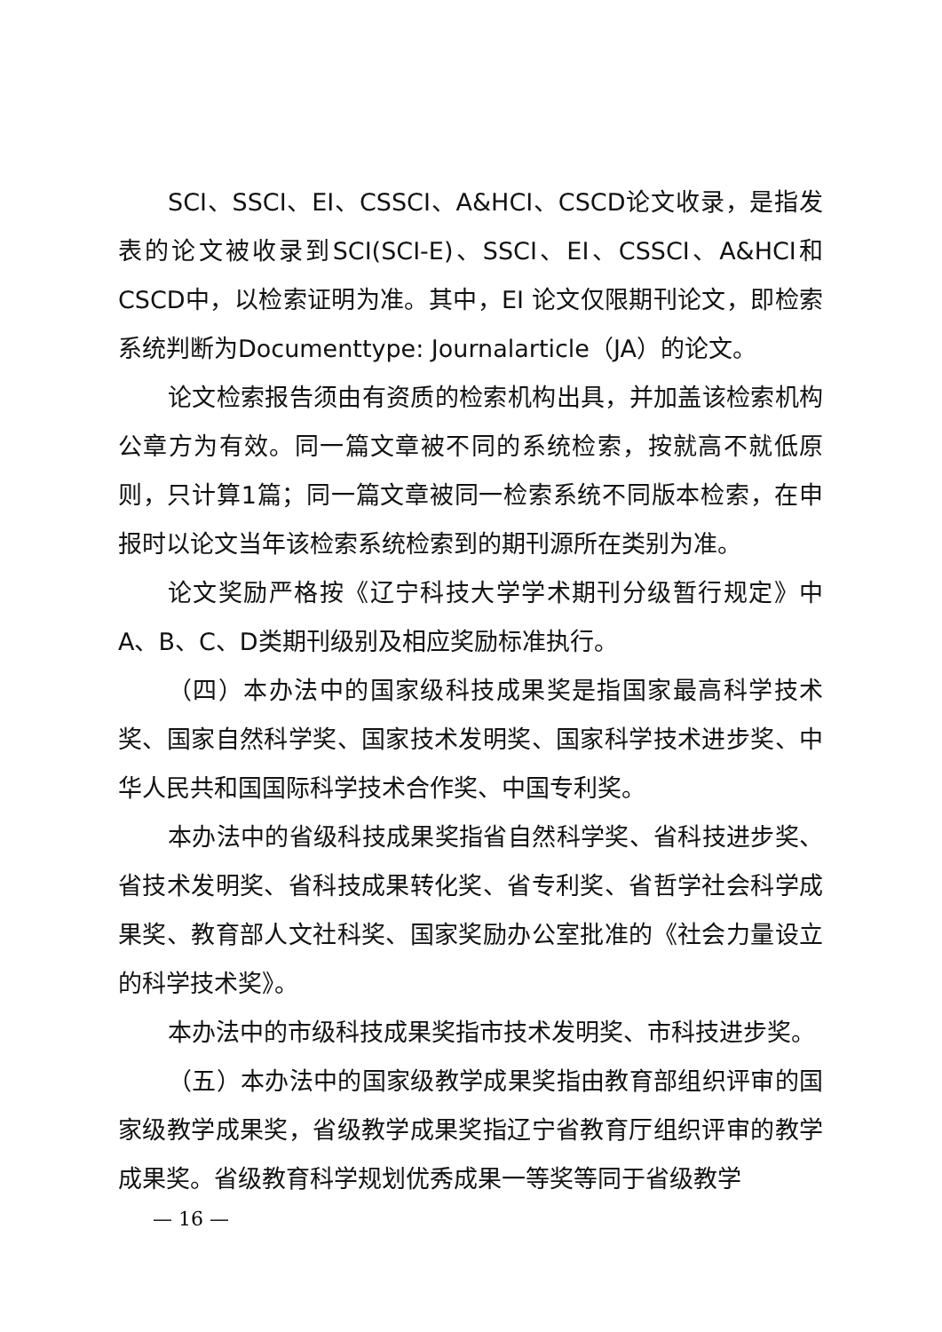SCI、SSCI、EI、CSSCI、A&HCI、CSCD论文收录，是指发表的论文被收录到SCI(SCI-E)、SSCI、EI、CSSCI、A&HCI和CSCD中，以检索证明为准。其中，EI 论文仅限期刊论文，即检索系统判断为Documenttype: Journalarticle（JA）的论文。
论文检索报告须由有资质的检索机构出具，并加盖该检索机构公章方为有效。同一篇文章被不同的系统检索，按就高不就低原则，只计算1篇；同一篇文章被同一检索系统不同版本检索，在申报时以论文当年该检索系统检索到的期刊源所在类别为准。
论文奖励严格按《辽宁科技大学学术期刊分级暂行规定》中A、B、C、D类期刊级别及相应奖励标准执行。
（四）本办法中的国家级科技成果奖是指国家最高科学技术奖、国家自然科学奖、国家技术发明奖、国家科学技术进步奖、中华人民共和国国际科学技术合作奖、中国专利奖。
本办法中的省级科技成果奖指省自然科学奖、省科技进步奖、省技术发明奖、省科技成果转化奖、省专利奖、省哲学社会科学成果奖、教育部人文社科奖、国家奖励办公室批准的《社会力量设立的科学技术奖》。
本办法中的市级科技成果奖指市技术发明奖、市科技进步奖。
（五）本办法中的国家级教学成果奖指由教育部组织评审的国家级教学成果奖，省级教学成果奖指辽宁省教育厅组织评审的教学成果奖。省级教育科学规划优秀成果一等奖等同于省级教学
— 16 —